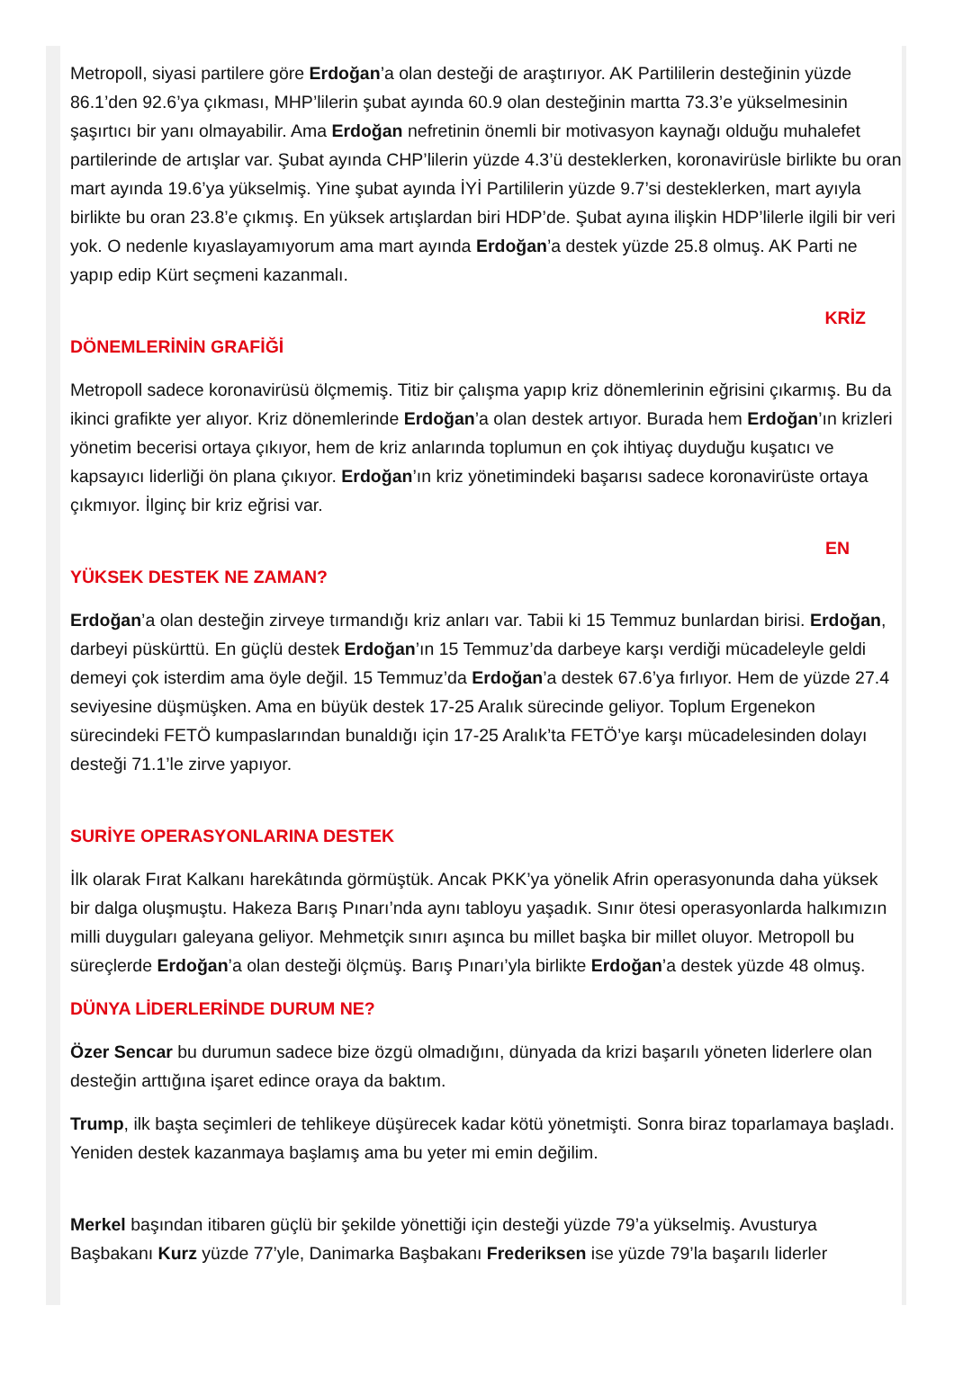Metropoll, siyasi partilere göre Erdoğan’a olan desteği de araştırıyor. AK Partililerin desteğinin yüzde 86.1’den 92.6’ya çıkması, MHP’lilerin şubat ayında 60.9 olan desteğinin martta 73.3’e yükselmesinin şaşırtıcı bir yanı olmayabilir. Ama Erdoğan nefretinin önemli bir motivasyon kaynağı olduğu muhalefet partilerinde de artışlar var. Şubat ayında CHP’lilerin yüzde 4.3’ü desteklerken, koronavirüsle birlikte bu oran mart ayında 19.6’ya yükselmiş. Yine şubat ayında İYİ Partililerin yüzde 9.7’si desteklerken, mart ayıyla birlikte bu oran 23.8’e çıkmış. En yüksek artışlardan biri HDP’de. Şubat ayına ilişkin HDP’lilerle ilgili bir veri yok. O nedenle kıyaslayamıyorum ama mart ayında Erdoğan’a destek yüzde 25.8 olmuş. AK Parti ne yapıp edip Kürt seçmeni kazanmalı.
KRİZ
DÖNEMLERİNİN GRAFİĞİ
Metropoll sadece koronavirüsü ölçmemiş. Titiz bir çalışma yapıp kriz dönemlerinin eğrisini çıkarmış. Bu da ikinci grafikte yer alıyor. Kriz dönemlerinde Erdoğan’a olan destek artıyor. Burada hem Erdoğan’ın krizleri yönetim becerisi ortaya çıkıyor, hem de kriz anlarında toplumun en çok ihtiyaç duyduğu kuşatıcı ve kapsayıcı liderliği ön plana çıkıyor. Erdoğan’ın kriz yönetimindeki başarısı sadece koronavirüste ortaya çıkmıyor. İlginç bir kriz eğrisi var.
EN
YÜKSEK DESTEK NE ZAMAN?
Erdoğan’a olan desteğin zirveye tırmandığı kriz anları var. Tabii ki 15 Temmuz bunlardan birisi. Erdoğan, darbeyi püskürttü. En güçlü destek Erdoğan’ın 15 Temmuz’da darbeye karşı verdiği mücadeleyle geldi demeyi çok isterdim ama öyle değil. 15 Temmuz’da Erdoğan’a destek 67.6’ya fırlıyor. Hem de yüzde 27.4 seviyesine düşmüşken. Ama en büyük destek 17-25 Aralık sürecinde geliyor. Toplum Ergenekon sürecindeki FETÖ kumpaslarından bunaldığı için 17-25 Aralık’ta FETÖ’ye karşı mücadelesinden dolayı desteği 71.1’le zirve yapıyor.
SURİYE OPERASYONLARINA DESTEK
İlk olarak Fırat Kalkanı harekâtında görmüştük. Ancak PKK’ya yönelik Afrin operasyonunda daha yüksek bir dalga oluşmuştu. Hakeza Barış Pınarı’nda aynı tabloyu yaşadık. Sınır ötesi operasyonlarda halkımızın milli duyguları galeyana geliyor. Mehmetçik sınırı aşınca bu millet başka bir millet oluyor. Metropoll bu süreçlerde Erdoğan’a olan desteği ölçmüş. Barış Pınarı’yla birlikte Erdoğan’a destek yüzde 48 olmuş.
DÜNYA LİDERLERİNDE DURUM NE?
Özer Sencar bu durumun sadece bize özgü olmadığını, dünyada da krizi başarılı yöneten liderlere olan desteğin arttığına işaret edince oraya da baktım.
Trump, ilk başta seçimleri de tehlikeye düşürecek kadar kötü yönetmişti. Sonra biraz toparlamaya başladı. Yeniden destek kazanmaya başlamış ama bu yeter mi emin değilim.
Merkel başından itibaren güçlü bir şekilde yönettiği için desteği yüzde 79’a yükselmiş. Avusturya Başbakanı Kurz yüzde 77’yle, Danimarka Başbakanı Frederiksen ise yüzde 79’la başarılı liderler